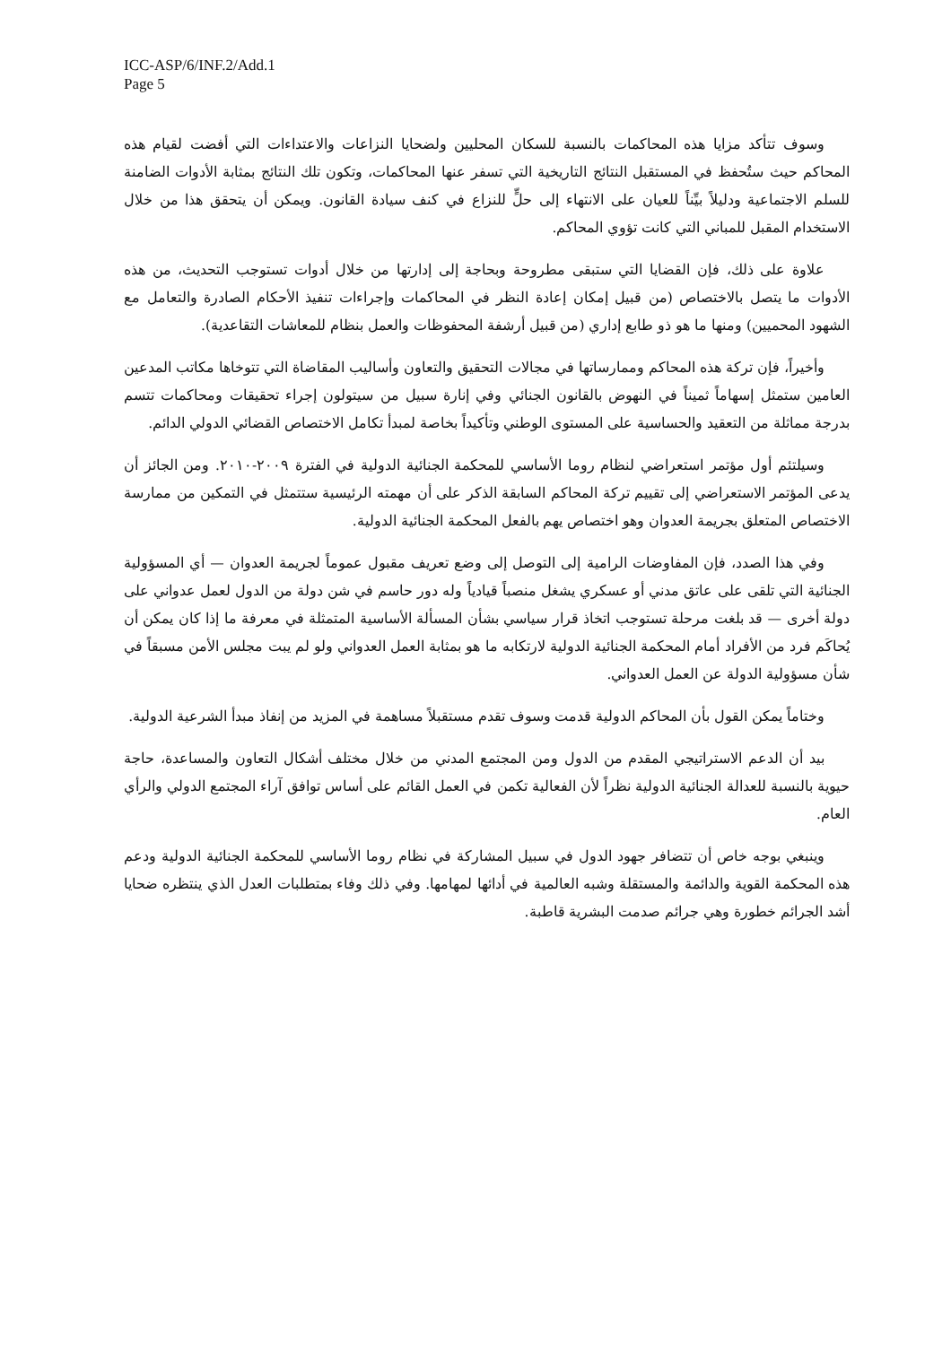ICC-ASP/6/INF.2/Add.1
Page 5
وسوف تتأكد مزايا هذه المحاكمات بالنسبة للسكان المحليين ولضحايا النزاعات والاعتداءات التي أفضت لقيام هذه المحاكم حيث ستُحفظ في المستقبل النتائج التاريخية التي تسفر عنها المحاكمات، وتكون تلك النتائج بمثابة الأدوات الضامنة للسلم الاجتماعية ودليلاً بيِّناً للعيان على الانتهاء إلى حلٍّ للنزاع في كنف سيادة القانون. ويمكن أن يتحقق هذا من خلال الاستخدام المقبل للمباني التي كانت تؤوي المحاكم.
علاوة على ذلك، فإن القضايا التي ستبقى مطروحة وبحاجة إلى إدارتها من خلال أدوات تستوجب التحديث، من هذه الأدوات ما يتصل بالاختصاص (من قبيل إمكان إعادة النظر في المحاكمات وإجراءات تنفيذ الأحكام الصادرة والتعامل مع الشهود المحميين) ومنها ما هو ذو طابع إداري (من قبيل أرشفة المحفوظات والعمل بنظام للمعاشات التقاعدية).
وأخيراً، فإن تركة هذه المحاكم وممارساتها في مجالات التحقيق والتعاون وأساليب المقاضاة التي تتوخاها مكاتب المدعين العامين ستمثل إسهاماً ثميناً في النهوض بالقانون الجنائي وفي إنارة سبيل من سيتولون إجراء تحقيقات ومحاكمات تتسم بدرجة مماثلة من التعقيد والحساسية على المستوى الوطني وتأكيداً بخاصة لمبدأ تكامل الاختصاص القضائي الدولي الدائم.
وسيلتئم أول مؤتمر استعراضي لنظام روما الأساسي للمحكمة الجنائية الدولية في الفترة ٢٠٠٩-٢٠١٠. ومن الجائز أن يدعى المؤتمر الاستعراضي إلى تقييم تركة المحاكم السابقة الذكر على أن مهمته الرئيسية ستتمثل في التمكين من ممارسة الاختصاص المتعلق بجريمة العدوان وهو اختصاص يهم بالفعل المحكمة الجنائية الدولية.
وفي هذا الصدد، فإن المفاوضات الرامية إلى التوصل إلى وضع تعريف مقبول عموماً لجريمة العدوان — أي المسؤولية الجنائية التي تلقى على عاتق مدني أو عسكري يشغل منصباً قيادياً وله دور حاسم في شن دولة من الدول لعمل عدواني على دولة أخرى — قد بلغت مرحلة تستوجب اتخاذ قرار سياسي بشأن المسألة الأساسية المتمثلة في معرفة ما إذا كان يمكن أن يُحاكَم فرد من الأفراد أمام المحكمة الجنائية الدولية لارتكابه ما هو بمثابة العمل العدواني ولو لم يبت مجلس الأمن مسبقاً في شأن مسؤولية الدولة عن العمل العدواني.
وختاماً يمكن القول بأن المحاكم الدولية قدمت وسوف تقدم مستقبلاً مساهمة في المزيد من إنفاذ مبدأ الشرعية الدولية.
بيد أن الدعم الاستراتيجي المقدم من الدول ومن المجتمع المدني من خلال مختلف أشكال التعاون والمساعدة، حاجة حيوية بالنسبة للعدالة الجنائية الدولية نظراً لأن الفعالية تكمن في العمل القائم على أساس توافق آراء المجتمع الدولي والرأي العام.
وينبغي بوجه خاص أن تتضافر جهود الدول في سبيل المشاركة في نظام روما الأساسي للمحكمة الجنائية الدولية ودعم هذه المحكمة القوية والدائمة والمستقلة وشبه العالمية في أدائها لمهامها. وفي ذلك وفاء بمتطلبات العدل الذي ينتظره ضحايا أشد الجرائم خطورة وهي جرائم صدمت البشرية قاطبة.